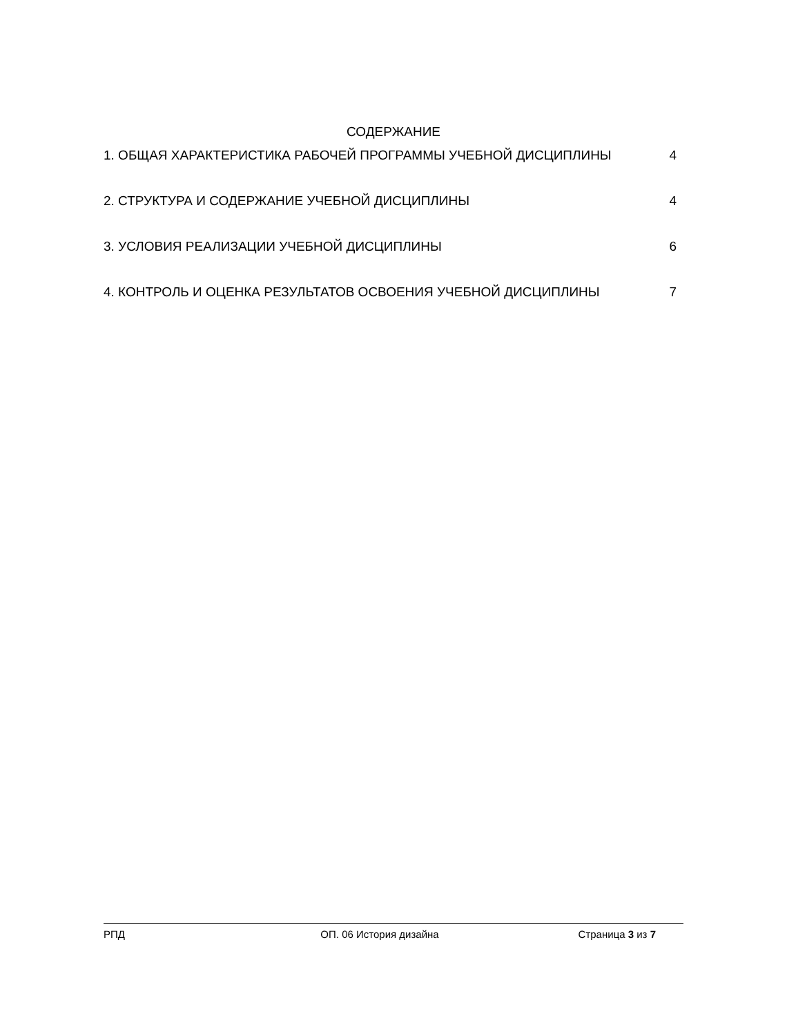СОДЕРЖАНИЕ
1. ОБЩАЯ ХАРАКТЕРИСТИКА РАБОЧЕЙ ПРОГРАММЫ УЧЕБНОЙ ДИСЦИПЛИНЫ 4
2. СТРУКТУРА И СОДЕРЖАНИЕ УЧЕБНОЙ ДИСЦИПЛИНЫ 4
3. УСЛОВИЯ РЕАЛИЗАЦИИ УЧЕБНОЙ ДИСЦИПЛИНЫ 6
4. КОНТРОЛЬ И ОЦЕНКА РЕЗУЛЬТАТОВ ОСВОЕНИЯ УЧЕБНОЙ ДИСЦИПЛИНЫ 7
РПД ОП. 06 История дизайна Страница 3 из 7